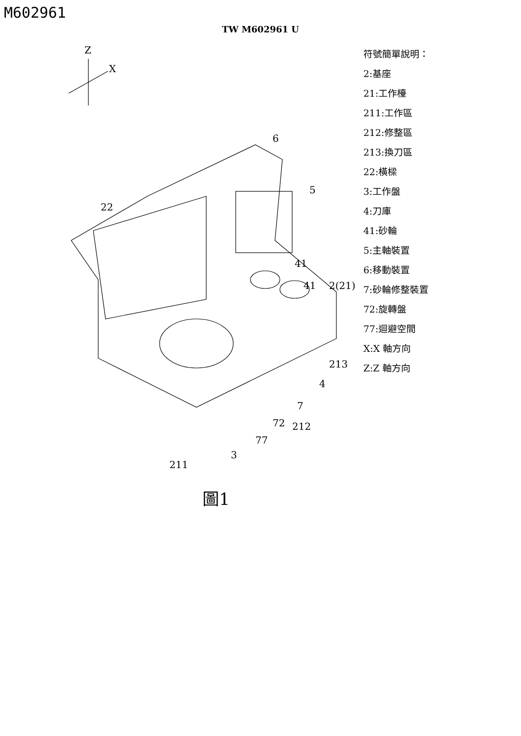M602961
TW M602961 U
Z
X
6
5
22
41
41 2(21)
213
4
7
72 212
77
3
211
符號簡單說明：
2:基座
21:工作檯
211:工作區
212:修整區
213:換刀區
22:橫樑
3:工作盤
4:刀庫
41:砂輪
5:主軸裝置
6:移動裝置
7:砂輪修整裝置
72:旋轉盤
77:迴避空間
X:X 軸方向
Z:Z 軸方向
圖1